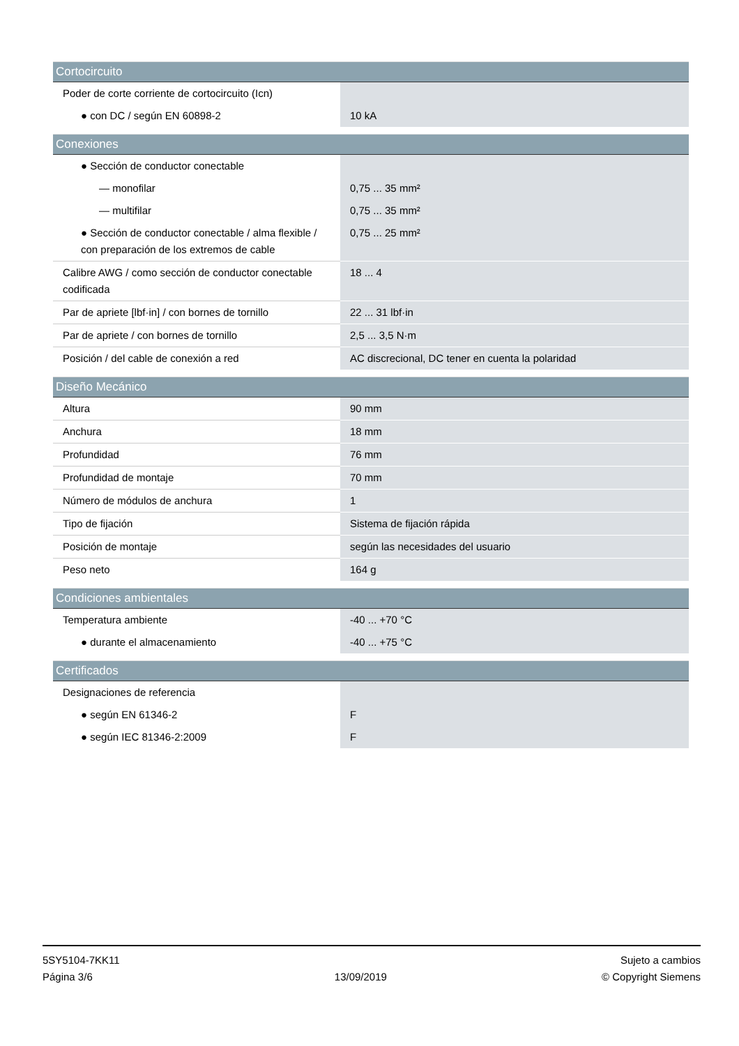| Cortocircuito | |
| --- | --- |
| Poder de corte corriente de cortocircuito (Icn) | |
| ● con DC / según EN 60898-2 | 10 kA |
| Conexiones | |
| --- | --- |
| ● Sección de conductor conectable | |
| — monofilar | 0,75 ... 35 mm² |
| — multifilar | 0,75 ... 35 mm² |
| ● Sección de conductor conectable / alma flexible / con preparación de los extremos de cable | 0,75 ... 25 mm² |
| Calibre AWG / como sección de conductor conectable codificada | 18 ... 4 |
| Par de apriete [lbf·in] / con bornes de tornillo | 22 ... 31 lbf·in |
| Par de apriete / con bornes de tornillo | 2,5 ... 3,5 N·m |
| Posición / del cable de conexión a red | AC discrecional, DC tener en cuenta la polaridad |
| Diseño Mecánico | |
| --- | --- |
| Altura | 90 mm |
| Anchura | 18 mm |
| Profundidad | 76 mm |
| Profundidad de montaje | 70 mm |
| Número de módulos de anchura | 1 |
| Tipo de fijación | Sistema de fijación rápida |
| Posición de montaje | según las necesidades del usuario |
| Peso neto | 164 g |
| Condiciones ambientales | |
| --- | --- |
| Temperatura ambiente | -40 ... +70 °C |
| ● durante el almacenamiento | -40 ... +75 °C |
| Certificados | |
| --- | --- |
| Designaciones de referencia | |
| ● según EN 61346-2 | F |
| ● según IEC 81346-2:2009 | F |
5SY5104-7KK11
Página 3/6
13/09/2019 Sujeto a cambios
© Copyright Siemens